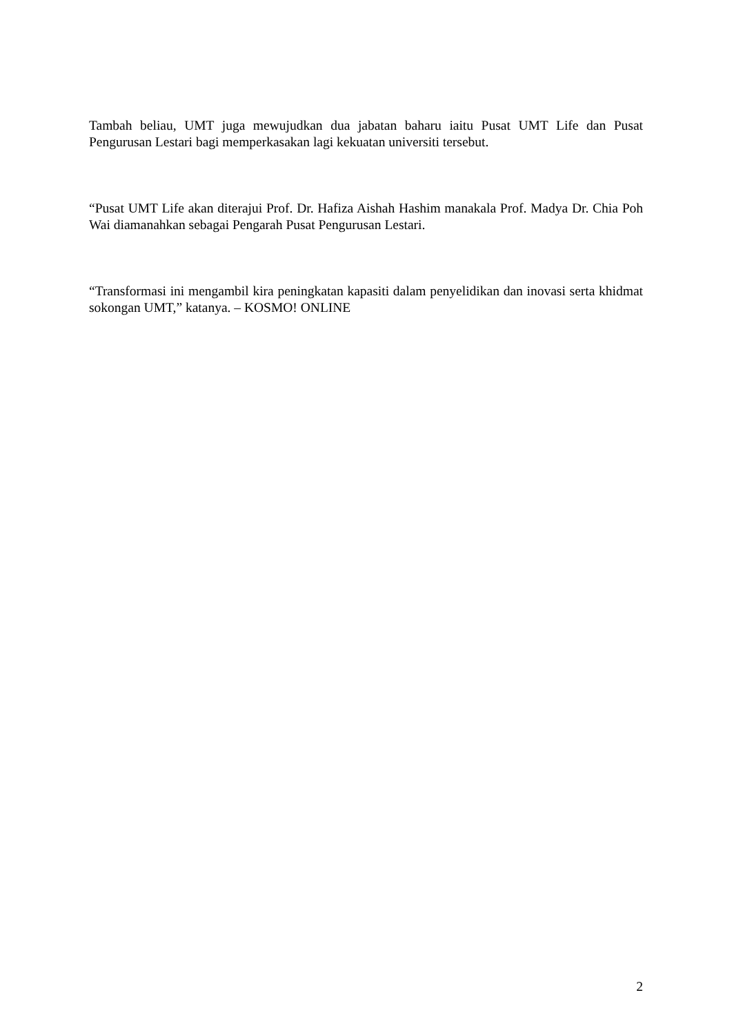Tambah beliau, UMT juga mewujudkan dua jabatan baharu iaitu Pusat UMT Life dan Pusat Pengurusan Lestari bagi memperkasakan lagi kekuatan universiti tersebut.
“Pusat UMT Life akan diterajui Prof. Dr. Hafiza Aishah Hashim manakala Prof. Madya Dr. Chia Poh Wai diamanahkan sebagai Pengarah Pusat Pengurusan Lestari.
“Transformasi ini mengambil kira peningkatan kapasiti dalam penyelidikan dan inovasi serta khidmat sokongan UMT,” katanya. – KOSMO! ONLINE
2